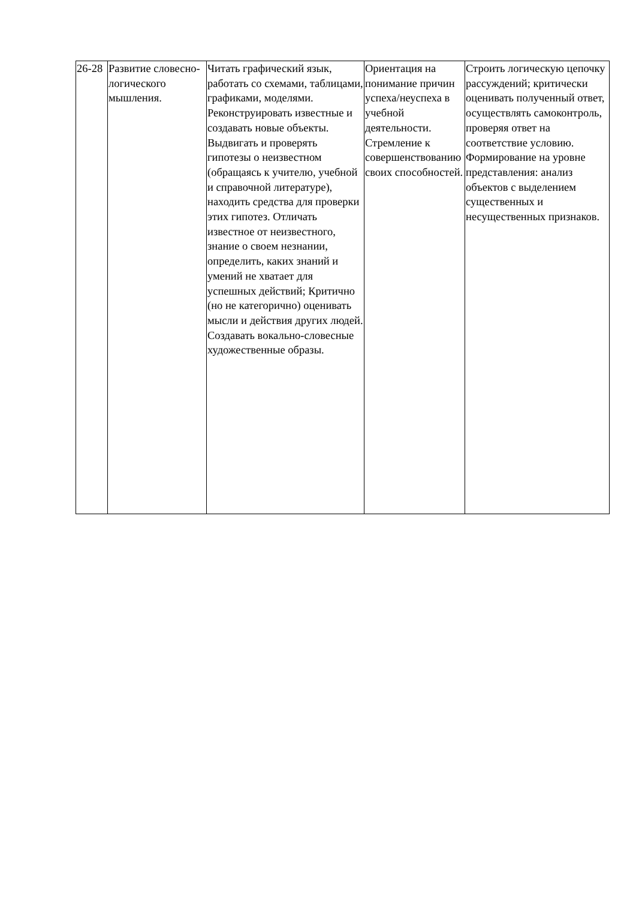| 26-28 | Развитие словесно-логического мышления. | Читать графический язык, работать со схемами, таблицами, графиками, моделями. Реконструировать известные и создавать новые объекты. Выдвигать и проверять гипотезы о неизвестном (обращаясь к учителю, учебной и справочной литературе), находить средства для проверки этих гипотез. Отличать известное от неизвестного, знание о своем незнании, определить, каких знаний и умений не хватает для успешных действий; Критично (но не категорично) оценивать мысли и действия других людей. Создавать вокально-словесные художественные образы. | Ориентация на понимание причин успеха/неуспеха в учебной деятельности. Стремление к совершенствованию своих способностей. | Строить логическую цепочку рассуждений; критически оценивать полученный ответ, осуществлять самоконтроль, проверяя ответ на соответствие условию. Формирование на уровне представления: анализ объектов с выделением существенных и несущественных признаков. |